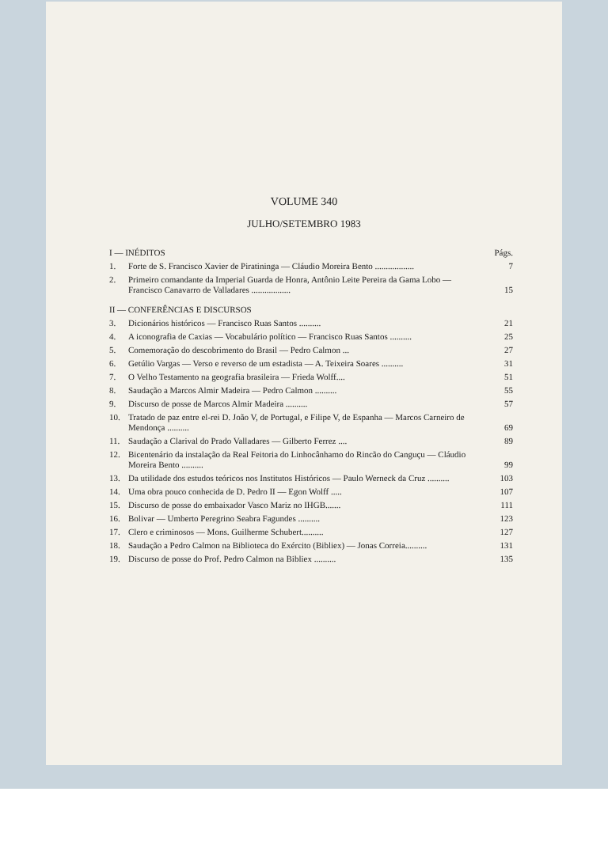VOLUME 340
JULHO/SETEMBRO 1983
| I — INÉDITOS | | Págs. |
| 1. | Forte de S. Francisco Xavier de Piratininga — Cláudio Moreira Bento .................. | 7 |
| 2. | Primeiro comandante da Imperial Guarda de Honra, Antônio Leite Pereira da Gama Lobo — Francisco Canavarro de Valladares .................. | 15 |
| II — CONFERÊNCIAS E DISCURSOS | | |
| 3. | Dicionários históricos — Francisco Ruas Santos .......... | 21 |
| 4. | A iconografia de Caxias — Vocabulário político — Francisco Ruas Santos .......... | 25 |
| 5. | Comemoração do descobrimento do Brasil — Pedro Calmon ... | 27 |
| 6. | Getúlio Vargas — Verso e reverso de um estadista — A. Teixeira Soares .......... | 31 |
| 7. | O Velho Testamento na geografia brasileira — Frieda Wolff.... | 51 |
| 8. | Saudação a Marcos Almir Madeira — Pedro Calmon .......... | 55 |
| 9. | Discurso de posse de Marcos Almir Madeira .......... | 57 |
| 10. | Tratado de paz entre el-rei D. João V, de Portugal, e Filipe V, de Espanha — Marcos Carneiro de Mendonça .......... | 69 |
| 11. | Saudação a Clarival do Prado Valladares — Gilberto Ferrez .... | 89 |
| 12. | Bicentenário da instalação da Real Feitoria do Linhocânhamo do Rincão do Canguçu — Cláudio Moreira Bento .......... | 99 |
| 13. | Da utilidade dos estudos teóricos nos Institutos Históricos — Paulo Werneck da Cruz .......... | 103 |
| 14. | Uma obra pouco conhecida de D. Pedro II — Egon Wolff ..... | 107 |
| 15. | Discurso de posse do embaixador Vasco Mariz no IHGB....... | 111 |
| 16. | Bolivar — Umberto Peregrino Seabra Fagundes .......... | 123 |
| 17. | Clero e criminosos — Mons. Guilherme Schubert.......... | 127 |
| 18. | Saudação a Pedro Calmon na Biblioteca do Exército (Bibliex) — Jonas Correia.......... | 131 |
| 19. | Discurso de posse do Prof. Pedro Calmon na Bibliex .......... | 135 |